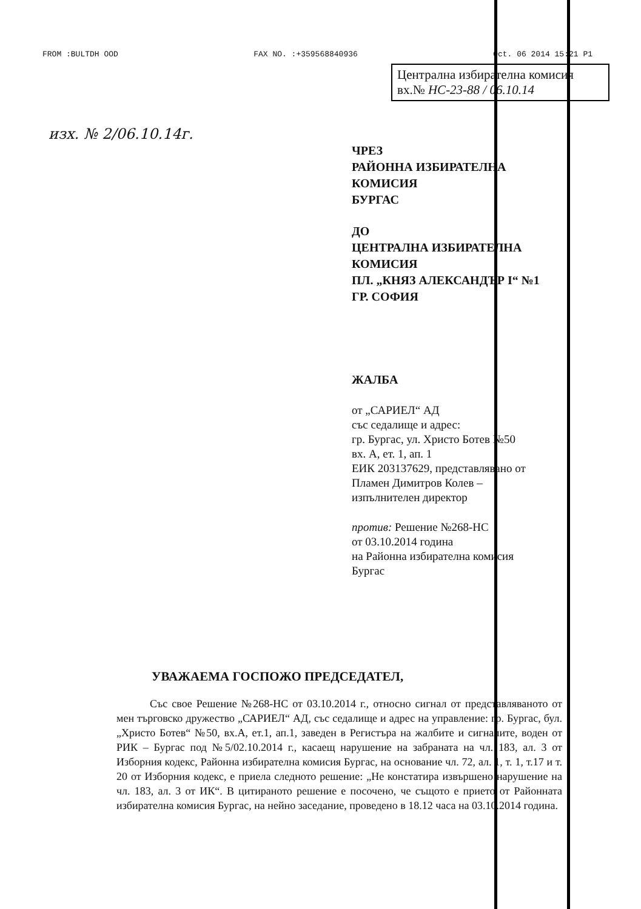FROM :BULTDH OOD FAX NO. :+359568840936 Oct. 06 2014 15:21 P1
Централна избирателна комисия
вх.№ НС-23-88 / 06.10.14
изх. № 2/06.10.14г.
ЧРЕЗ
РАЙОННА ИЗБИРАТЕЛНА
КОМИСИЯ
БУРГАС
ДО
ЦЕНТРАЛНА ИЗБИРАТЕЛНА
КОМИСИЯ
ПЛ. „КНЯЗ АЛЕКСАНДЪР I“ №1
ГР. СОФИЯ
ЖАЛБА
от „САРИЕЛ“ АД
със седалище и адрес:
гр. Бургас, ул. Христо Ботев №50
вх. А, ет. 1, ап. 1
ЕИК 203137629, представлявано от
Пламен Димитров Колев –
изпълнителен директор
против: Решение №268-НС
от 03.10.2014 година
на Районна избирателна комисия
Бургас
УВАЖАЕМА ГОСПОЖО ПРЕДСЕДАТЕЛ,
Със свое Решение №268-НС от 03.10.2014 г., относно сигнал от представляваното от мен търговско дружество „САРИЕЛ“ АД, със седалище и адрес на управление: гр. Бургас, бул. „Христо Ботев“ №50, вх.А, ет.1, ап.1, заведен в Регистъра на жалбите и сигналите, воден от РИК – Бургас под №5/02.10.2014 г., касаещ нарушение на забраната на чл. 183, ал. 3 от Изборния кодекс, Районна избирателна комисия Бургас, на основание чл. 72, ал. 1, т. 1, т.17 и т. 20 от Изборния кодекс, е приела следното решение: „Не констатира извършено нарушение на чл. 183, ал. 3 от ИК“. В цитираното решение е посочено, че същото е прието от Районната избирателна комисия Бургас, на нейно заседание, проведено в 18.12 часа на 03.10.2014 година.